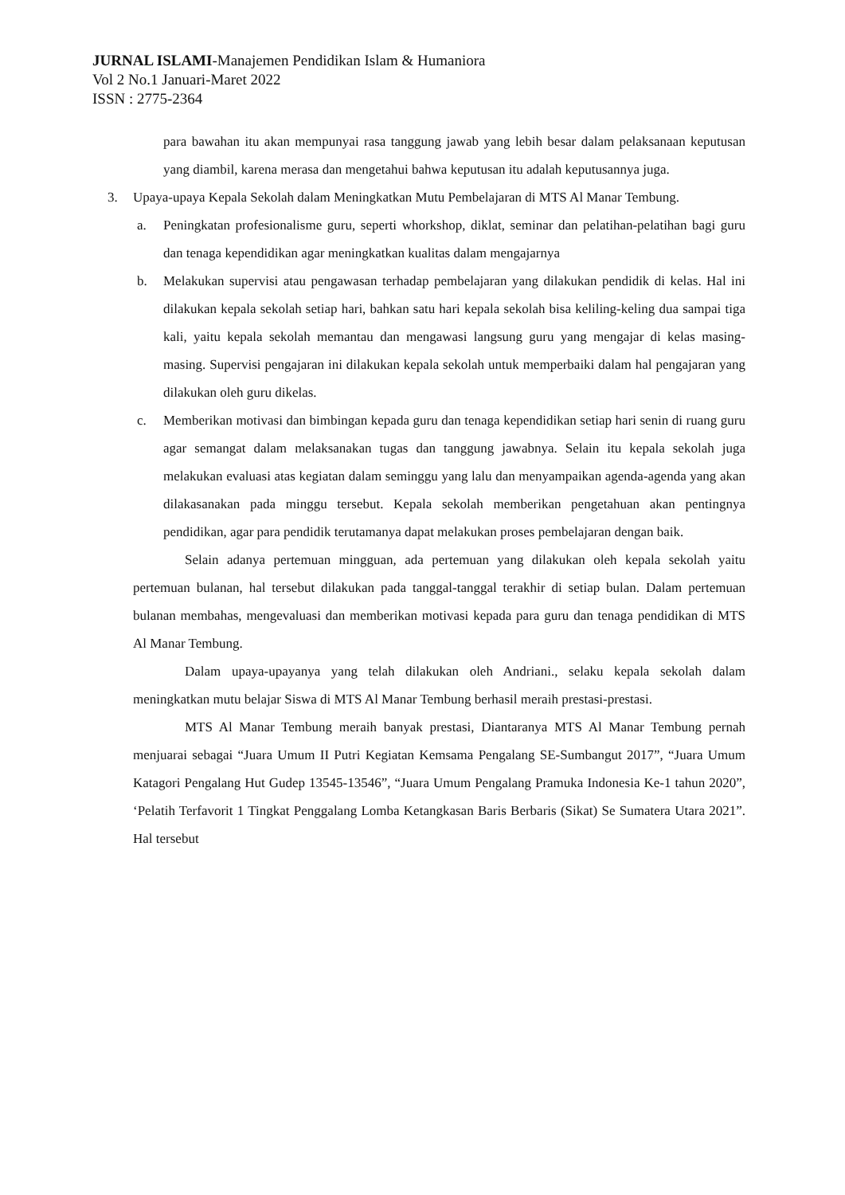JURNAL ISLAMI-Manajemen Pendidikan Islam & Humaniora
Vol 2 No.1 Januari-Maret 2022
ISSN : 2775-2364
para bawahan itu akan mempunyai rasa tanggung jawab yang lebih besar dalam pelaksanaan keputusan yang diambil, karena merasa dan mengetahui bahwa keputusan itu adalah keputusannya juga.
3. Upaya-upaya Kepala Sekolah dalam Meningkatkan Mutu Pembelajaran di MTS Al Manar Tembung.
a. Peningkatan profesionalisme guru, seperti whorkshop, diklat, seminar dan pelatihan-pelatihan bagi guru dan tenaga kependidikan agar meningkatkan kualitas dalam mengajarnya
b. Melakukan supervisi atau pengawasan terhadap pembelajaran yang dilakukan pendidik di kelas. Hal ini dilakukan kepala sekolah setiap hari, bahkan satu hari kepala sekolah bisa keliling-keling dua sampai tiga kali, yaitu kepala sekolah memantau dan mengawasi langsung guru yang mengajar di kelas masing-masing. Supervisi pengajaran ini dilakukan kepala sekolah untuk memperbaiki dalam hal pengajaran yang dilakukan oleh guru dikelas.
c. Memberikan motivasi dan bimbingan kepada guru dan tenaga kependidikan setiap hari senin di ruang guru agar semangat dalam melaksanakan tugas dan tanggung jawabnya. Selain itu kepala sekolah juga melakukan evaluasi atas kegiatan dalam seminggu yang lalu dan menyampaikan agenda-agenda yang akan dilakasanakan pada minggu tersebut. Kepala sekolah memberikan pengetahuan akan pentingnya pendidikan, agar para pendidik terutamanya dapat melakukan proses pembelajaran dengan baik.
Selain adanya pertemuan mingguan, ada pertemuan yang dilakukan oleh kepala sekolah yaitu pertemuan bulanan, hal tersebut dilakukan pada tanggal-tanggal terakhir di setiap bulan. Dalam pertemuan bulanan membahas, mengevaluasi dan memberikan motivasi kepada para guru dan tenaga pendidikan di MTS Al Manar Tembung.
Dalam upaya-upayanya yang telah dilakukan oleh Andriani., selaku kepala sekolah dalam meningkatkan mutu belajar Siswa di MTS Al Manar Tembung berhasil meraih prestasi-prestasi.
MTS Al Manar Tembung meraih banyak prestasi, Diantaranya MTS Al Manar Tembung pernah menjuarai sebagai “Juara Umum II Putri Kegiatan Kemsama Pengalang SE-Sumbangut 2017”, “Juara Umum Katagori Pengalang Hut Gudep 13545-13546”, “Juara Umum Pengalang Pramuka Indonesia Ke-1 tahun 2020”, ‘Pelatih Terfavorit 1 Tingkat Penggalang Lomba Ketangkasan Baris Berbaris (Sikat) Se Sumatera Utara 2021”. Hal tersebut